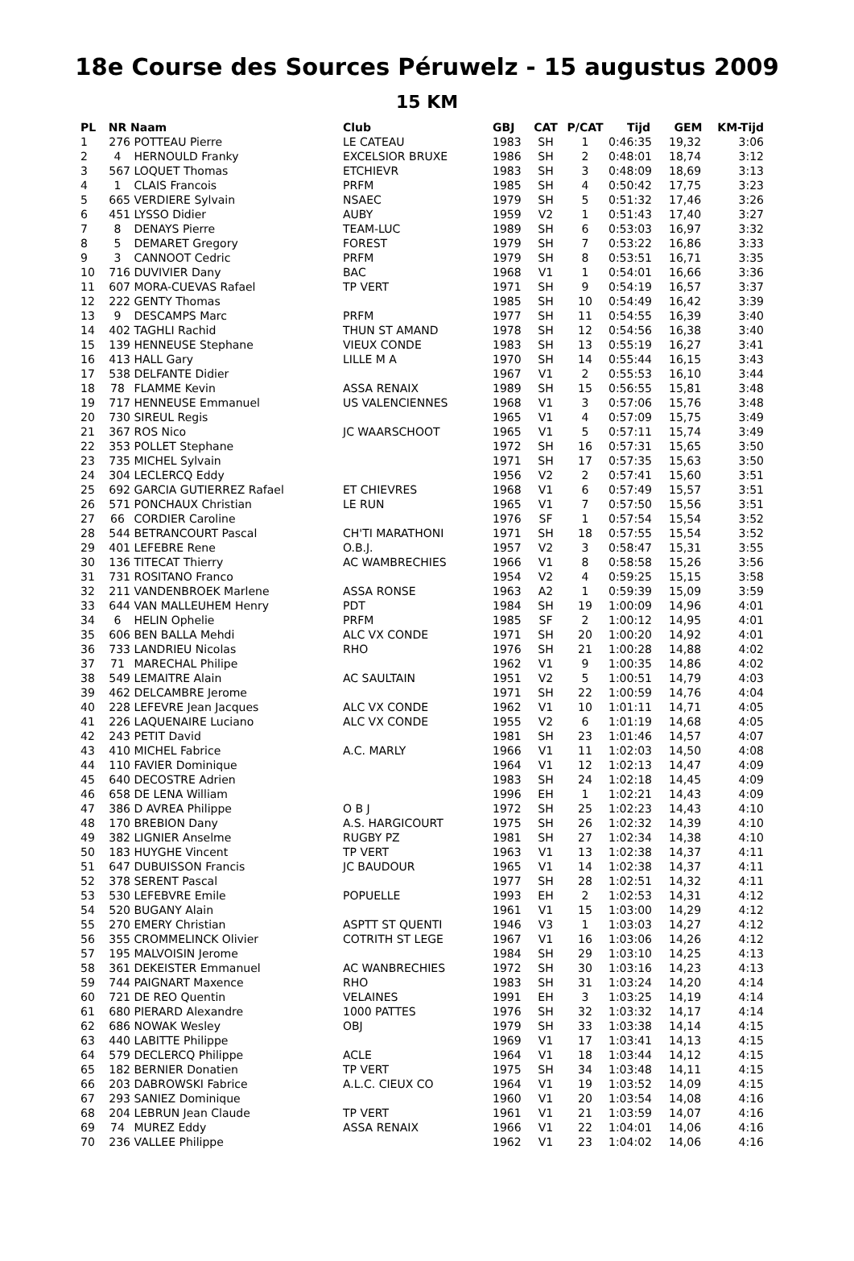18e Course des Sources Péruwelz - 15 augustus 2009
15 KM
| PL | NR | Naam | Club | GBJ | CAT | P/CAT | Tijd | GEM | KM-Tijd |
| --- | --- | --- | --- | --- | --- | --- | --- | --- | --- |
| 1 | 276 | POTTEAU Pierre | LE CATEAU | 1983 | SH | 1 | 0:46:35 | 19,32 | 3:06 |
| 2 | 4 | HERNOULD Franky | EXCELSIOR BRUXE | 1986 | SH | 2 | 0:48:01 | 18,74 | 3:12 |
| 3 | 567 | LOQUET Thomas | ETCHIEVR | 1983 | SH | 3 | 0:48:09 | 18,69 | 3:13 |
| 4 | 1 | CLAIS Francois | PRFM | 1985 | SH | 4 | 0:50:42 | 17,75 | 3:23 |
| 5 | 665 | VERDIERE Sylvain | NSAEC | 1979 | SH | 5 | 0:51:32 | 17,46 | 3:26 |
| 6 | 451 | LYSSO Didier | AUBY | 1959 | V2 | 1 | 0:51:43 | 17,40 | 3:27 |
| 7 | 8 | DENAYS Pierre | TEAM-LUC | 1989 | SH | 6 | 0:53:03 | 16,97 | 3:32 |
| 8 | 5 | DEMARET Gregory | FOREST | 1979 | SH | 7 | 0:53:22 | 16,86 | 3:33 |
| 9 | 3 | CANNOOT Cedric | PRFM | 1979 | SH | 8 | 0:53:51 | 16,71 | 3:35 |
| 10 | 716 | DUVIVIER Dany | BAC | 1968 | V1 | 1 | 0:54:01 | 16,66 | 3:36 |
| 11 | 607 | MORA-CUEVAS Rafael | TP VERT | 1971 | SH | 9 | 0:54:19 | 16,57 | 3:37 |
| 12 | 222 | GENTY Thomas | | 1985 | SH | 10 | 0:54:49 | 16,42 | 3:39 |
| 13 | 9 | DESCAMPS Marc | PRFM | 1977 | SH | 11 | 0:54:55 | 16,39 | 3:40 |
| 14 | 402 | TAGHLI Rachid | THUN ST AMAND | 1978 | SH | 12 | 0:54:56 | 16,38 | 3:40 |
| 15 | 139 | HENNEUSE Stephane | VIEUX CONDE | 1983 | SH | 13 | 0:55:19 | 16,27 | 3:41 |
| 16 | 413 | HALL Gary | LILLE M A | 1970 | SH | 14 | 0:55:44 | 16,15 | 3:43 |
| 17 | 538 | DELFANTE Didier | | 1967 | V1 | 2 | 0:55:53 | 16,10 | 3:44 |
| 18 | 78 | FLAMME Kevin | ASSA RENAIX | 1989 | SH | 15 | 0:56:55 | 15,81 | 3:48 |
| 19 | 717 | HENNEUSE Emmanuel | US VALENCIENNES | 1968 | V1 | 3 | 0:57:06 | 15,76 | 3:48 |
| 20 | 730 | SIREUL Regis | | 1965 | V1 | 4 | 0:57:09 | 15,75 | 3:49 |
| 21 | 367 | ROS Nico | JC WAARSCHOOT | 1965 | V1 | 5 | 0:57:11 | 15,74 | 3:49 |
| 22 | 353 | POLLET Stephane | | 1972 | SH | 16 | 0:57:31 | 15,65 | 3:50 |
| 23 | 735 | MICHEL Sylvain | | 1971 | SH | 17 | 0:57:35 | 15,63 | 3:50 |
| 24 | 304 | LECLERCQ Eddy | | 1956 | V2 | 2 | 0:57:41 | 15,60 | 3:51 |
| 25 | 692 | GARCIA GUTIERREZ Rafael | ET CHIEVRES | 1968 | V1 | 6 | 0:57:49 | 15,57 | 3:51 |
| 26 | 571 | PONCHAUX Christian | LE RUN | 1965 | V1 | 7 | 0:57:50 | 15,56 | 3:51 |
| 27 | 66 | CORDIER Caroline | | 1976 | SF | 1 | 0:57:54 | 15,54 | 3:52 |
| 28 | 544 | BETRANCOURT Pascal | CH'TI MARATHONI | 1971 | SH | 18 | 0:57:55 | 15,54 | 3:52 |
| 29 | 401 | LEFEBRE Rene | O.B.J. | 1957 | V2 | 3 | 0:58:47 | 15,31 | 3:55 |
| 30 | 136 | TITECAT Thierry | AC WAMBRECHIES | 1966 | V1 | 8 | 0:58:58 | 15,26 | 3:56 |
| 31 | 731 | ROSITANO Franco | | 1954 | V2 | 4 | 0:59:25 | 15,15 | 3:58 |
| 32 | 211 | VANDENBROEK Marlene | ASSA RONSE | 1963 | A2 | 1 | 0:59:39 | 15,09 | 3:59 |
| 33 | 644 | VAN MALLEUHEM Henry | PDT | 1984 | SH | 19 | 1:00:09 | 14,96 | 4:01 |
| 34 | 6 | HELIN Ophelie | PRFM | 1985 | SF | 2 | 1:00:12 | 14,95 | 4:01 |
| 35 | 606 | BEN BALLA Mehdi | ALC VX CONDE | 1971 | SH | 20 | 1:00:20 | 14,92 | 4:01 |
| 36 | 733 | LANDRIEU Nicolas | RHO | 1976 | SH | 21 | 1:00:28 | 14,88 | 4:02 |
| 37 | 71 | MARECHAL Philipe | | 1962 | V1 | 9 | 1:00:35 | 14,86 | 4:02 |
| 38 | 549 | LEMAITRE Alain | AC SAULTAIN | 1951 | V2 | 5 | 1:00:51 | 14,79 | 4:03 |
| 39 | 462 | DELCAMBRE Jerome | | 1971 | SH | 22 | 1:00:59 | 14,76 | 4:04 |
| 40 | 228 | LEFEVRE Jean Jacques | ALC VX CONDE | 1962 | V1 | 10 | 1:01:11 | 14,71 | 4:05 |
| 41 | 226 | LAQUENAIRE Luciano | ALC VX CONDE | 1955 | V2 | 6 | 1:01:19 | 14,68 | 4:05 |
| 42 | 243 | PETIT David | | 1981 | SH | 23 | 1:01:46 | 14,57 | 4:07 |
| 43 | 410 | MICHEL Fabrice | A.C. MARLY | 1966 | V1 | 11 | 1:02:03 | 14,50 | 4:08 |
| 44 | 110 | FAVIER Dominique | | 1964 | V1 | 12 | 1:02:13 | 14,47 | 4:09 |
| 45 | 640 | DECOSTRE Adrien | | 1983 | SH | 24 | 1:02:18 | 14,45 | 4:09 |
| 46 | 658 | DE LENA William | | 1996 | EH | 1 | 1:02:21 | 14,43 | 4:09 |
| 47 | 386 | D AVREA Philippe | O B J | 1972 | SH | 25 | 1:02:23 | 14,43 | 4:10 |
| 48 | 170 | BREBION Dany | A.S. HARGICOURT | 1975 | SH | 26 | 1:02:32 | 14,39 | 4:10 |
| 49 | 382 | LIGNIER Anselme | RUGBY PZ | 1981 | SH | 27 | 1:02:34 | 14,38 | 4:10 |
| 50 | 183 | HUYGHE Vincent | TP VERT | 1963 | V1 | 13 | 1:02:38 | 14,37 | 4:11 |
| 51 | 647 | DUBUISSON Francis | JC BAUDOUR | 1965 | V1 | 14 | 1:02:38 | 14,37 | 4:11 |
| 52 | 378 | SERENT Pascal | | 1977 | SH | 28 | 1:02:51 | 14,32 | 4:11 |
| 53 | 530 | LEFEBVRE Emile | POPUELLE | 1993 | EH | 2 | 1:02:53 | 14,31 | 4:12 |
| 54 | 520 | BUGANY Alain | | 1961 | V1 | 15 | 1:03:00 | 14,29 | 4:12 |
| 55 | 270 | EMERY Christian | ASPTT ST QUENTI | 1946 | V3 | 1 | 1:03:03 | 14,27 | 4:12 |
| 56 | 355 | CROMMELINCK Olivier | COTRITH ST LEGE | 1967 | V1 | 16 | 1:03:06 | 14,26 | 4:12 |
| 57 | 195 | MALVOISIN Jerome | | 1984 | SH | 29 | 1:03:10 | 14,25 | 4:13 |
| 58 | 361 | DEKEISTER Emmanuel | AC WANBRECHIES | 1972 | SH | 30 | 1:03:16 | 14,23 | 4:13 |
| 59 | 744 | PAIGNART Maxence | RHO | 1983 | SH | 31 | 1:03:24 | 14,20 | 4:14 |
| 60 | 721 | DE REO Quentin | VELAINES | 1991 | EH | 3 | 1:03:25 | 14,19 | 4:14 |
| 61 | 680 | PIERARD Alexandre | 1000 PATTES | 1976 | SH | 32 | 1:03:32 | 14,17 | 4:14 |
| 62 | 686 | NOWAK Wesley | OBJ | 1979 | SH | 33 | 1:03:38 | 14,14 | 4:15 |
| 63 | 440 | LABITTE Philippe | | 1969 | V1 | 17 | 1:03:41 | 14,13 | 4:15 |
| 64 | 579 | DECLERCQ Philippe | ACLE | 1964 | V1 | 18 | 1:03:44 | 14,12 | 4:15 |
| 65 | 182 | BERNIER Donatien | TP VERT | 1975 | SH | 34 | 1:03:48 | 14,11 | 4:15 |
| 66 | 203 | DABROWSKI Fabrice | A.L.C. CIEUX CO | 1964 | V1 | 19 | 1:03:52 | 14,09 | 4:15 |
| 67 | 293 | SANIEZ Dominique | | 1960 | V1 | 20 | 1:03:54 | 14,08 | 4:16 |
| 68 | 204 | LEBRUN Jean Claude | TP VERT | 1961 | V1 | 21 | 1:03:59 | 14,07 | 4:16 |
| 69 | 74 | MUREZ Eddy | ASSA RENAIX | 1966 | V1 | 22 | 1:04:01 | 14,06 | 4:16 |
| 70 | 236 | VALLEE Philippe | | 1962 | V1 | 23 | 1:04:02 | 14,06 | 4:16 |